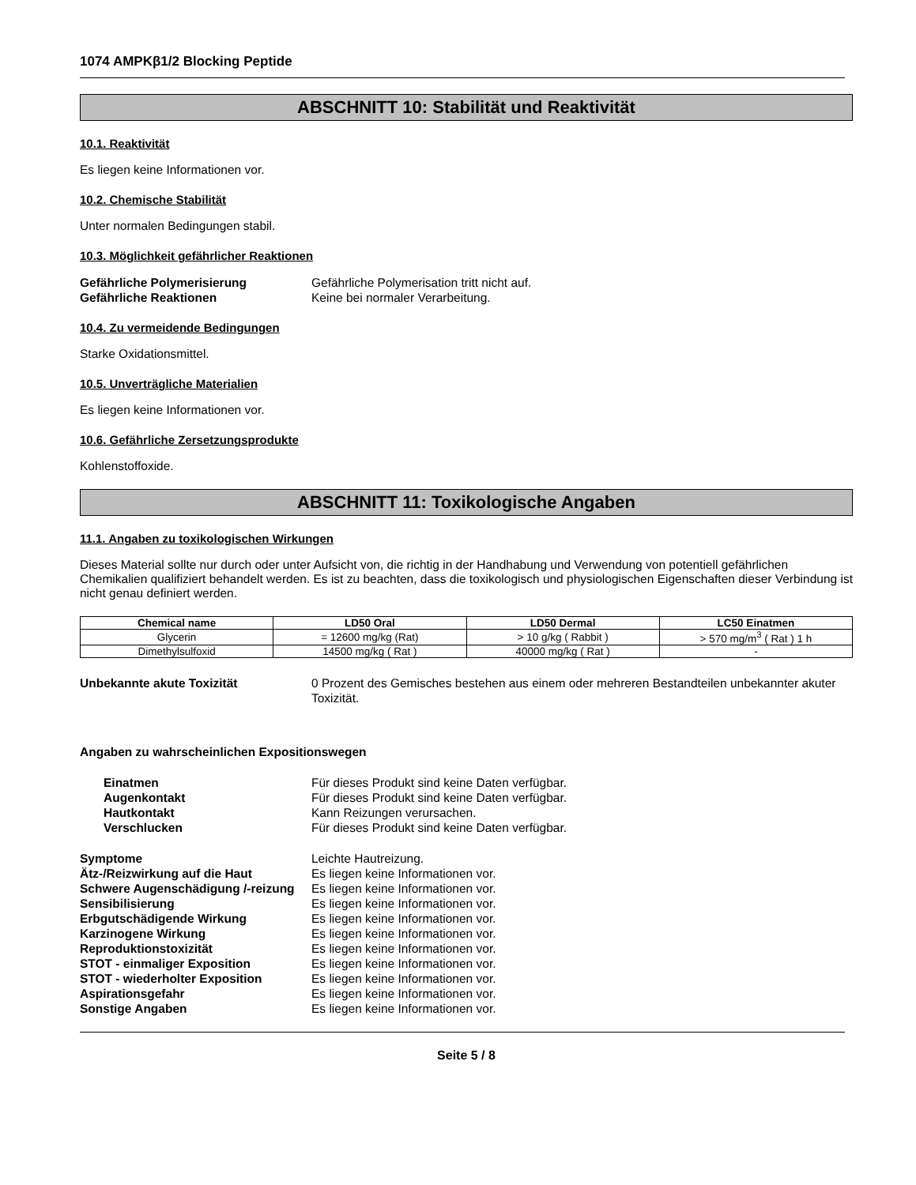1074 AMPKβ1/2 Blocking Peptide
ABSCHNITT 10: Stabilität und Reaktivität
10.1. Reaktivität
Es liegen keine Informationen vor.
10.2. Chemische Stabilität
Unter normalen Bedingungen stabil.
10.3. Möglichkeit gefährlicher Reaktionen
Gefährliche Polymerisierung Gefährliche Polymerisation tritt nicht auf. Gefährliche Reaktionen Keine bei normaler Verarbeitung.
10.4. Zu vermeidende Bedingungen
Starke Oxidationsmittel.
10.5. Unverträgliche Materialien
Es liegen keine Informationen vor.
10.6. Gefährliche Zersetzungsprodukte
Kohlenstoffoxide.
ABSCHNITT 11: Toxikologische Angaben
11.1. Angaben zu toxikologischen Wirkungen
Dieses Material sollte nur durch oder unter Aufsicht von, die richtig in der Handhabung und Verwendung von potentiell gefährlichen Chemikalien qualifiziert behandelt werden. Es ist zu beachten, dass die toxikologisch und physiologischen Eigenschaften dieser Verbindung ist nicht genau definiert werden.
| Chemical name | LD50 Oral | LD50 Dermal | LC50 Einatmen |
| --- | --- | --- | --- |
| Glycerin | = 12600 mg/kg (Rat) | > 10 g/kg ( Rabbit ) | > 570 mg/m<sup>3</sup> ( Rat ) 1 h |
| Dimethylsulfoxid | 14500 mg/kg ( Rat ) | 40000 mg/kg ( Rat ) | - |
Unbekannte akute Toxizität 0 Prozent des Gemisches bestehen aus einem oder mehreren Bestandteilen unbekannter akuter Toxizität.
Angaben zu wahrscheinlichen Expositionswegen
Einatmen Für dieses Produkt sind keine Daten verfügbar. Augenkontakt Für dieses Produkt sind keine Daten verfügbar. Hautkontakt Kann Reizungen verursachen. Verschlucken Für dieses Produkt sind keine Daten verfügbar.
Symptome Leichte Hautreizung. Ätz-/Reizwirkung auf die Haut Es liegen keine Informationen vor. Schwere Augenschädigung /-reizung Es liegen keine Informationen vor. Sensibilisierung Es liegen keine Informationen vor. Erbgutschädigende Wirkung Es liegen keine Informationen vor. Karzinogene Wirkung Es liegen keine Informationen vor. Reproduktionstoxizität Es liegen keine Informationen vor. STOT - einmaliger Exposition Es liegen keine Informationen vor. STOT - wiederholter Exposition Es liegen keine Informationen vor. Aspirationsgefahr Es liegen keine Informationen vor. Sonstige Angaben Es liegen keine Informationen vor.
Seite 5 / 8